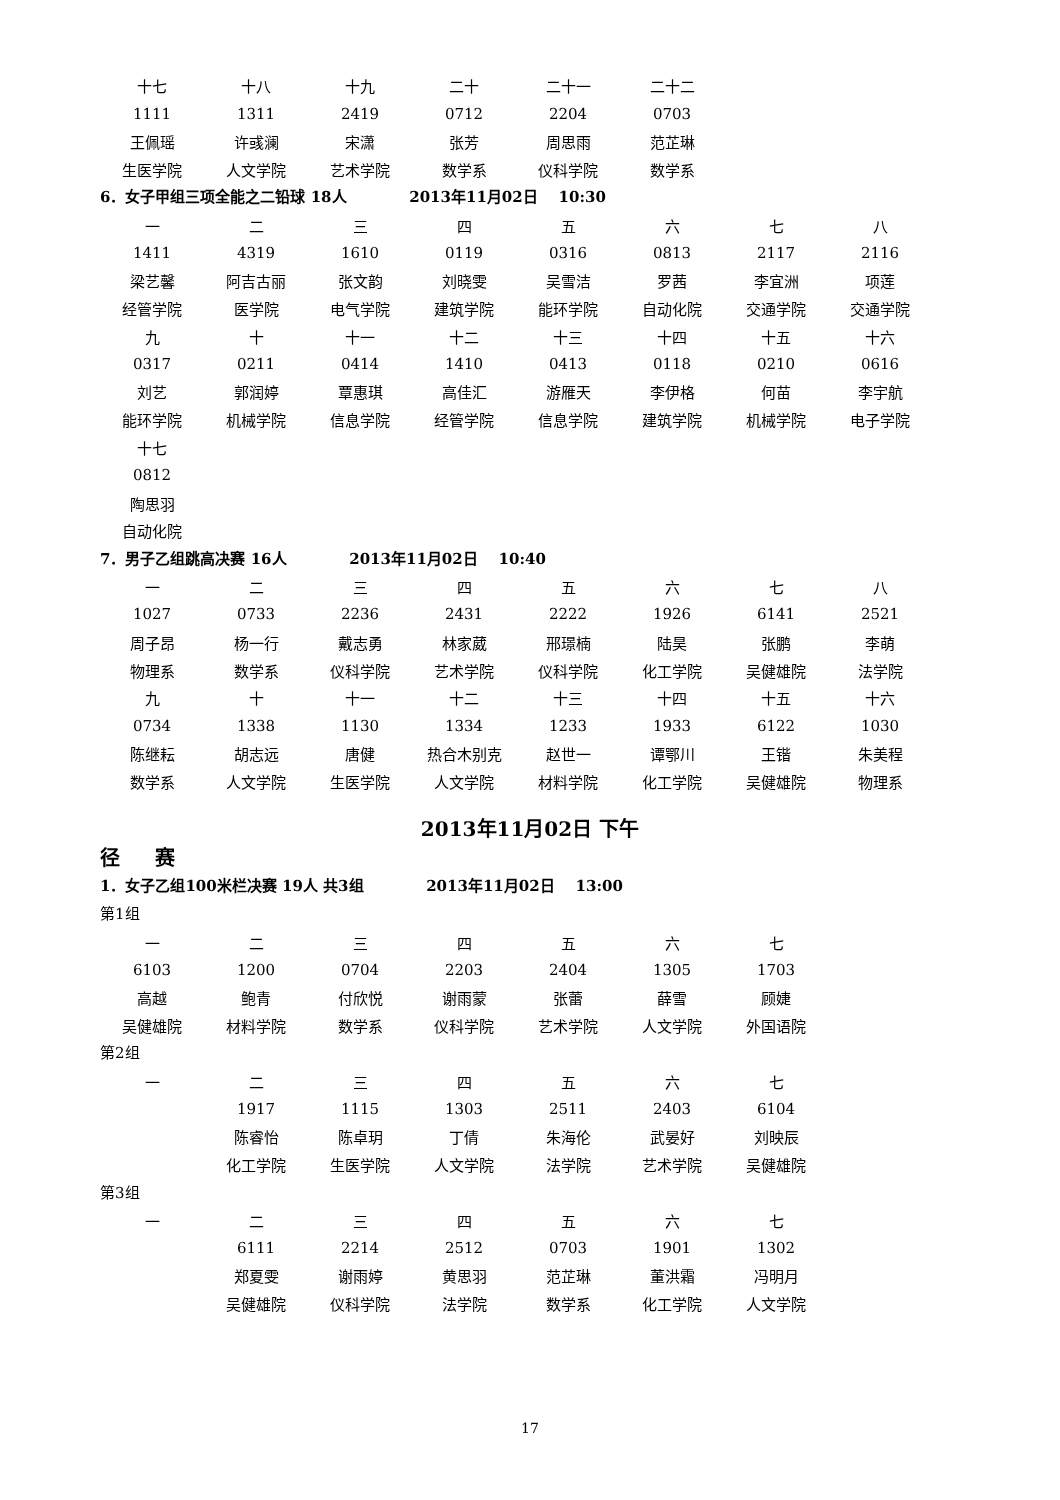| 十七 | 十八 | 十九 | 二十 | 二十一 | 二十二 |
| 1111 | 1311 | 2419 | 0712 | 2204 | 0703 |
| 王佩瑶 | 许彧澜 | 宋潇 | 张芳 | 周思雨 | 范芷琳 |
| 生医学院 | 人文学院 | 艺术学院 | 数学系 | 仪科学院 | 数学系 |
6．女子甲组三项全能之二铅球 18人 2013年11月02日 10:30
| 一 | 二 | 三 | 四 | 五 | 六 | 七 | 八 |
| 1411 | 4319 | 1610 | 0119 | 0316 | 0813 | 2117 | 2116 |
| 梁艺馨 | 阿吉古丽 | 张文韵 | 刘晓雯 | 吴雪洁 | 罗茜 | 李宜洲 | 项莲 |
| 经管学院 | 医学院 | 电气学院 | 建筑学院 | 能环学院 | 自动化院 | 交通学院 | 交通学院 |
| 九 | 十 | 十一 | 十二 | 十三 | 十四 | 十五 | 十六 |
| 0317 | 0211 | 0414 | 1410 | 0413 | 0118 | 0210 | 0616 |
| 刘艺 | 郭润婷 | 覃惠琪 | 高佳汇 | 游雁天 | 李伊格 | 何苗 | 李宇航 |
| 能环学院 | 机械学院 | 信息学院 | 经管学院 | 信息学院 | 建筑学院 | 机械学院 | 电子学院 |
| 十七 | | | | | | | |
| 0812 | | | | | | | |
| 陶思羽 | | | | | | | |
| 自动化院 | | | | | | | |
7．男子乙组跳高决赛 16人 2013年11月02日 10:40
| 一 | 二 | 三 | 四 | 五 | 六 | 七 | 八 |
| 1027 | 0733 | 2236 | 2431 | 2222 | 1926 | 6141 | 2521 |
| 周子昂 | 杨一行 | 戴志勇 | 林家葳 | 邢璟楠 | 陆昊 | 张鹏 | 李萌 |
| 物理系 | 数学系 | 仪科学院 | 艺术学院 | 仪科学院 | 化工学院 | 吴健雄院 | 法学院 |
| 九 | 十 | 十一 | 十二 | 十三 | 十四 | 十五 | 十六 |
| 0734 | 1338 | 1130 | 1334 | 1233 | 1933 | 6122 | 1030 |
| 陈继耘 | 胡志远 | 唐健 | 热合木别克 | 赵世一 | 谭鄂川 | 王锴 | 朱美程 |
| 数学系 | 人文学院 | 生医学院 | 人文学院 | 材料学院 | 化工学院 | 吴健雄院 | 物理系 |
2013年11月02日 下午
径 赛
1．女子乙组100米栏决赛 19人 共3组 2013年11月02日 13:00
第1组
| 一 | 二 | 三 | 四 | 五 | 六 | 七 |
| 6103 | 1200 | 0704 | 2203 | 2404 | 1305 | 1703 |
| 高越 | 鲍青 | 付欣悦 | 谢雨蒙 | 张蕾 | 薛雪 | 顾婕 |
| 吴健雄院 | 材料学院 | 数学系 | 仪科学院 | 艺术学院 | 人文学院 | 外国语院 |
第2组
| 一 | 二 | 三 | 四 | 五 | 六 | 七 |
| | 1917 | 1115 | 1303 | 2511 | 2403 | 6104 |
| | 陈睿怡 | 陈卓玥 | 丁倩 | 朱海伦 | 武晏好 | 刘映辰 |
| | 化工学院 | 生医学院 | 人文学院 | 法学院 | 艺术学院 | 吴健雄院 |
第3组
| 一 | 二 | 三 | 四 | 五 | 六 | 七 |
| | 6111 | 2214 | 2512 | 0703 | 1901 | 1302 |
| | 郑夏雯 | 谢雨婷 | 黄思羽 | 范芷琳 | 董洪霜 | 冯明月 |
| | 吴健雄院 | 仪科学院 | 法学院 | 数学系 | 化工学院 | 人文学院 |
17